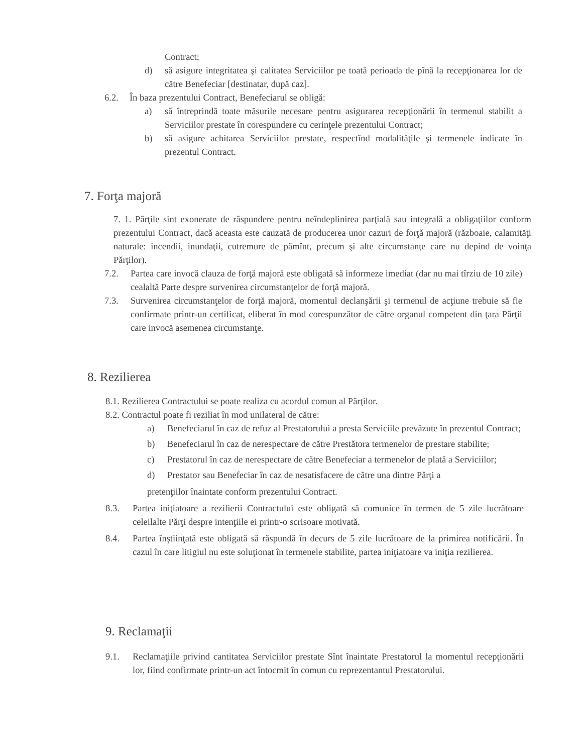Contract;
d) să asigure integritatea şi calitatea Serviciilor pe toată perioada de pînă la recepţionarea lor de către Benefeciar [destinatar, după caz].
6.2. În baza prezentului Contract, Benefeciarul se obligă:
a) să întreprindă toate măsurile necesare pentru asigurarea recepţionării în termenul stabilit a Serviciilor prestate în corespundere cu cerinţele prezentului Contract;
b) să asigure achitarea Serviciilor prestate, respectînd modalităţile şi termenele indicate în prezentul Contract.
7. Forţa majoră
7. 1. Părţile sint exonerate de răspundere pentru neîndeplinirea parţială sau integrală a obligaţiilor conform prezentului Contract, dacă aceasta este cauzată de producerea unor cazuri de forţă majoră (războaie, calamităţi naturale: incendii, inundaţii, cutremure de pămînt, precum şi alte circumstanţe care nu depind de voinţa Părţilor).
7.2. Partea care invocă clauza de forţă majoră este obligată să informeze imediat (dar nu mai tîrziu de 10 zile) cealaltă Parte despre survenirea circumstanţelor de forţă majoră.
7.3. Survenirea circumstanţelor de forţă majoră, momentul declanşării şi termenul de acţiune trebuie să fie confirmate printr-un certificat, eliberat în mod corespunzător de către organul competent din ţara Părţii care invocă asemenea circumstanţe.
8. Rezilierea
8.1. Rezilierea Contractului se poate realiza cu acordul comun al Părţilor.
8.2. Contractul poate fi reziliat în mod unilateral de către:
a) Benefeciarul în caz de refuz al Prestatorului a presta Serviciile prevăzute în prezentul Contract;
b) Benefeciarul în caz de nerespectare de către Prestătora termenelor de prestare stabilite;
c) Prestatorul în caz de nerespectare de către Benefeciar a termenelor de plată a Serviciilor;
d) Prestator sau Benefeciar în caz de nesatisfacere de către una dintre Părţi a
pretenţiilor înaintate conform prezentului Contract.
8.3. Partea iniţiatoare a rezilierii Contractului este obligată să comunice în termen de 5 zile lucrătoare celeilalte Părţi despre intenţiile ei printr-o scrisoare motivată.
8.4. Partea înştiinţată este obligată să răspundă în decurs de 5 zile lucrătoare de la primirea notificării. În cazul în care litigiul nu este soluţionat în termenele stabilite, partea iniţiatoare va iniţia rezilierea.
9. Reclamaţii
9.1. Reclamaţiile privind cantitatea Serviciilor prestate Sînt înaintate Prestatorul la momentul recepţionării lor, fiind confirmate printr-un act întocmit în comun cu reprezentantul Prestatorului.